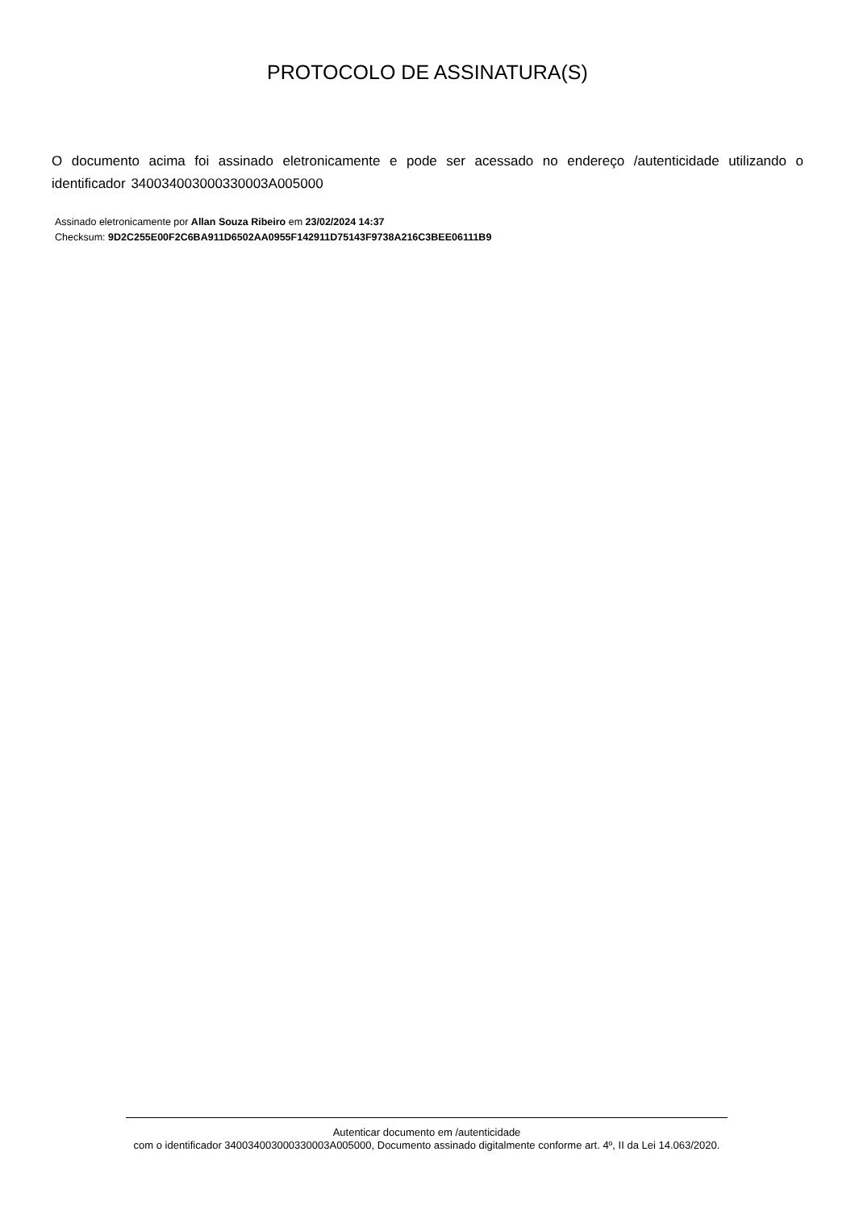PROTOCOLO DE ASSINATURA(S)
O documento acima foi assinado eletronicamente e pode ser acessado no endereço /autenticidade utilizando o identificador 340034003000330003A005000
Assinado eletronicamente por Allan Souza Ribeiro em 23/02/2024 14:37
Checksum: 9D2C255E00F2C6BA911D6502AA0955F142911D75143F9738A216C3BEE06111B9
Autenticar documento em /autenticidade
com o identificador 340034003000330003A005000, Documento assinado digitalmente conforme art. 4º, II da Lei 14.063/2020.